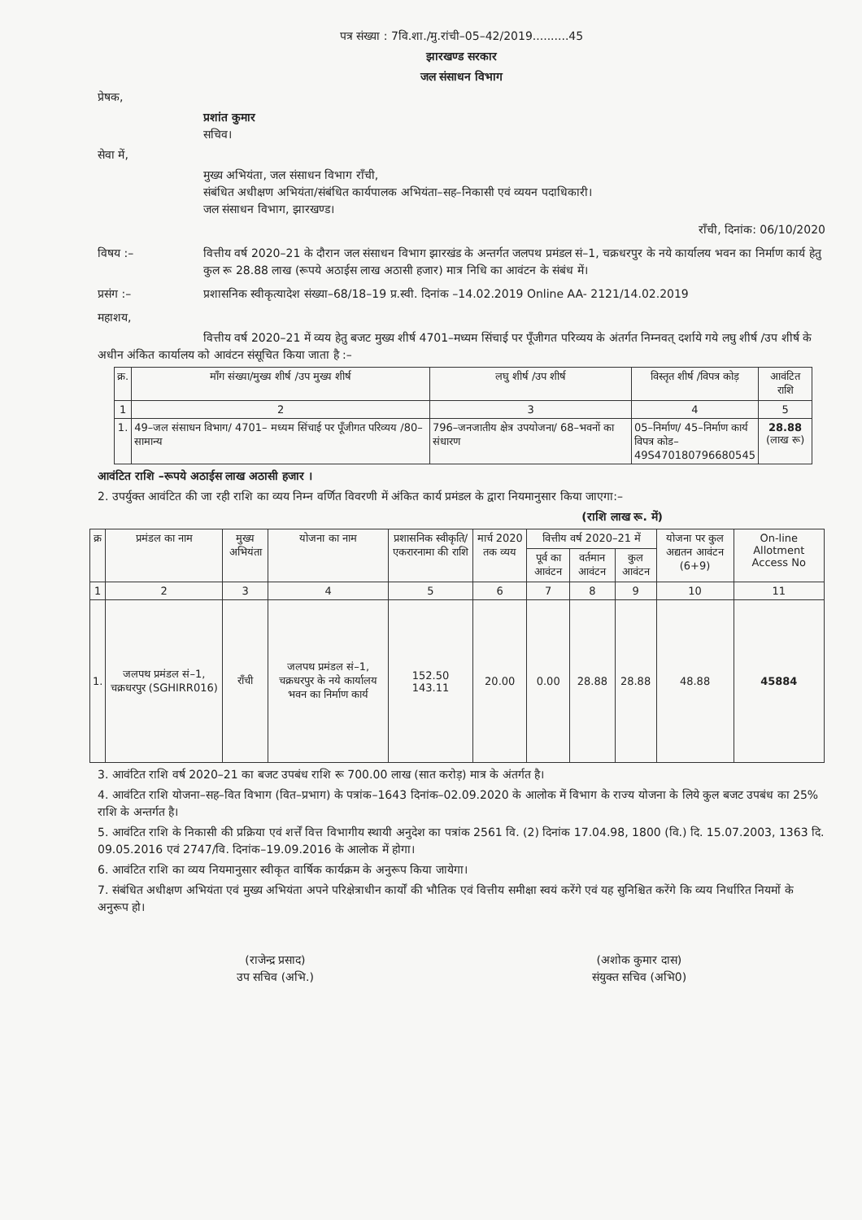पत्र संख्या : 7वि.शा./मु.रांची–05–42/2019..........45
झारखण्ड सरकार
जल संसाधन विभाग
प्रेषक,
प्रशांत कुमार
सचिव।
सेवा में,
मुख्य अभियंता, जल संसाधन विभाग रॉंची,
संबंधित अधीक्षण अभियंता/संबंधित कार्यपालक अभियंता–सह–निकासी एवं व्ययन पदाधिकारी।
जल संसाधन विभाग, झारखण्ड।
राँची, दिनांक: 06/10/2020
विषय :– वित्तीय वर्ष 2020–21 के दौरान जल संसाधन विभाग झारखंड के अन्तर्गत जलपथ प्रमंडल सं–1, चक्रधरपुर के नये कार्यालय भवन का निर्माण कार्य हेतु कुल रू 28.88 लाख (रूपये अठाईस लाख अठासी हजार) मात्र निधि का आवंटन के संबंध में।
प्रसंग :– प्रशासनिक स्वीकृत्यादेश संख्या–68/18–19 प्र.स्वी. दिनांक –14.02.2019 Online AA- 2121/14.02.2019
महाशय,
वित्तीय वर्ष 2020–21 में व्यय हेतु बजट मुख्य शीर्ष 4701–मध्यम सिंचाई पर पूँजीगत परिव्यय के अंतर्गत निम्नवत् दर्शाये गये लघु शीर्ष /उप शीर्ष के अधीन अंकित कार्यालय को आवंटन संसूचित किया जाता है :–
| क्र. | मॉंग संख्या/मुख्य शीर्ष /उप मुख्य शीर्ष | लघु शीर्ष /उप शीर्ष | विस्तृत शीर्ष /विपत्र कोड़ | आवंटित राशि |
| --- | --- | --- | --- | --- |
| 1 | 2 | 3 | 4 | 5 |
| 1. | 49–जल संसाधन विभाग/ 4701– मध्यम सिंचाई पर पूँजीगत परिव्यय /80– सामान्य | 796–जनजातीय क्षेत्र उपयोजना/ 68–भवनों का संधारण | 05–निर्माण/ 45–निर्माण कार्य विपत्र कोड– 49S470180796680545 | 28.88 (लाख रू) |
आवंटित राशि –रूपये अठाईस लाख अठासी हजार ।
2. उपर्युक्त आवंटित की जा रही राशि का व्यय निम्न वर्णित विवरणी में अंकित कार्य प्रमंडल के द्वारा नियमानुसार किया जाएगा:–
(राशि लाख रू. में)
| क्र | प्रमंडल का नाम | मुख्य अभियंता | योजना का नाम | प्रशासनिक स्वीकृति/ एकरारनामा की राशि | मार्च 2020 तक व्यय | वित्तीय वर्ष 2020–21 में | | | योजना पर कुल अद्यतन आवंटन (6+9) | On-line Allotment Access No |
| --- | --- | --- | --- | --- | --- | --- | --- | --- | --- | --- |
| | | | | | | पूर्व का आवंटन | वर्तमान आवंटन | कुल आवंटन | | |
| 1 | 2 | 3 | 4 | 5 | 6 | 7 | 8 | 9 | 10 | 11 |
| 1. | जलपथ प्रमंडल सं–1, चक्रधरपुर (SGHIRR016) | राँची | जलपथ प्रमंडल सं–1, चक्रधरपुर के नये कार्यालय भवन का निर्माण कार्य | 152.50 143.11 | 20.00 | 0.00 | 28.88 | 28.88 | 48.88 | 45884 |
3. आवंटित राशि वर्ष 2020–21 का बजट उपबंध राशि रू 700.00 लाख (सात करोड़) मात्र के अंतर्गत है।
4. आवंटित राशि योजना–सह–वित विभाग (वित–प्रभाग) के पत्रांक–1643 दिनांक–02.09.2020 के आलोक में विभाग के राज्य योजना के लिये कुल बजट उपबंध का 25% राशि के अन्तर्गत है।
5. आवंटित राशि के निकासी की प्रक्रिया एवं शर्त्तें वित्त विभागीय स्थायी अनुदेश का पत्रांक 2561 वि. (2) दिनांक 17.04.98, 1800 (वि.) दि. 15.07.2003, 1363 दि. 09.05.2016 एवं 2747/वि. दिनांक–19.09.2016 के आलोक में होगा।
6. आवंटित राशि का व्यय नियमानुसार स्वीकृत वार्षिक कार्यक्रम के अनुरूप किया जायेगा।
7. संबंधित अधीक्षण अभियंता एवं मुख्य अभियंता अपने परिक्षेत्राधीन कार्यों की भौतिक एवं वित्तीय समीक्षा स्वयं करेंगे एवं यह सुनिश्चित करेंगे कि व्यय निर्धारित नियमों के अनुरूप हो।
(राजेन्द्र प्रसाद)
उप सचिव (अभि.)
(अशोक कुमार दास)
संयुक्त सचिव (अभि0)